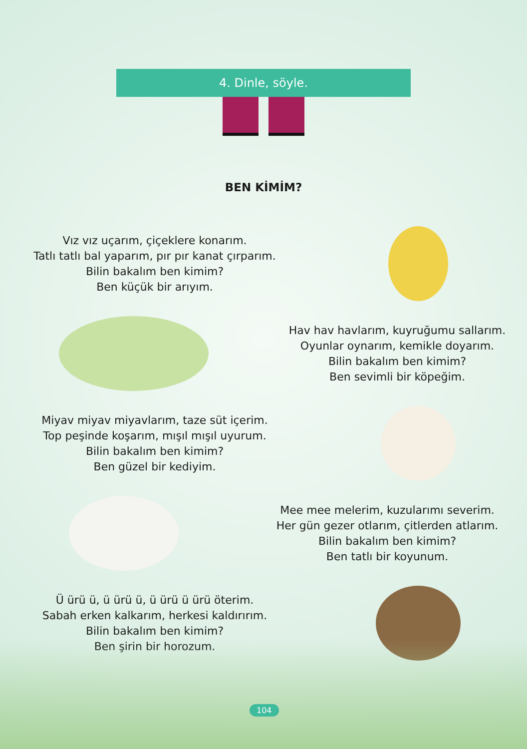4. Dinle, söyle.
BEN KİMİM?
Vız vız uçarım, çiçeklere konarım.
Tatlı tatlı bal yaparım, pır pır kanat çırparım.
Bilin bakalım ben kimim?
Ben küçük bir arıyım.
Hav hav havlarım, kuyruğumu sallarım.
Oyunlar oynarım, kemikle doyarım.
Bilin bakalım ben kimim?
Ben sevimli bir köpeğim.
Miyav miyav miyavlarım, taze süt içerim.
Top peşinde koşarım, mışıl mışıl uyurum.
Bilin bakalım ben kimim?
Ben güzel bir kediyim.
Mee mee melerim, kuzularımı severim.
Her gün gezer otlarım, çitlerden atlarım.
Bilin bakalım ben kimim?
Ben tatlı bir koyunum.
Ü ürü ü, ü ürü ü, ü ürü ü ürü öterim.
Sabah erken kalkarım, herkesi kaldırırım.
Bilin bakalım ben kimim?
Ben şirin bir horozum.
104